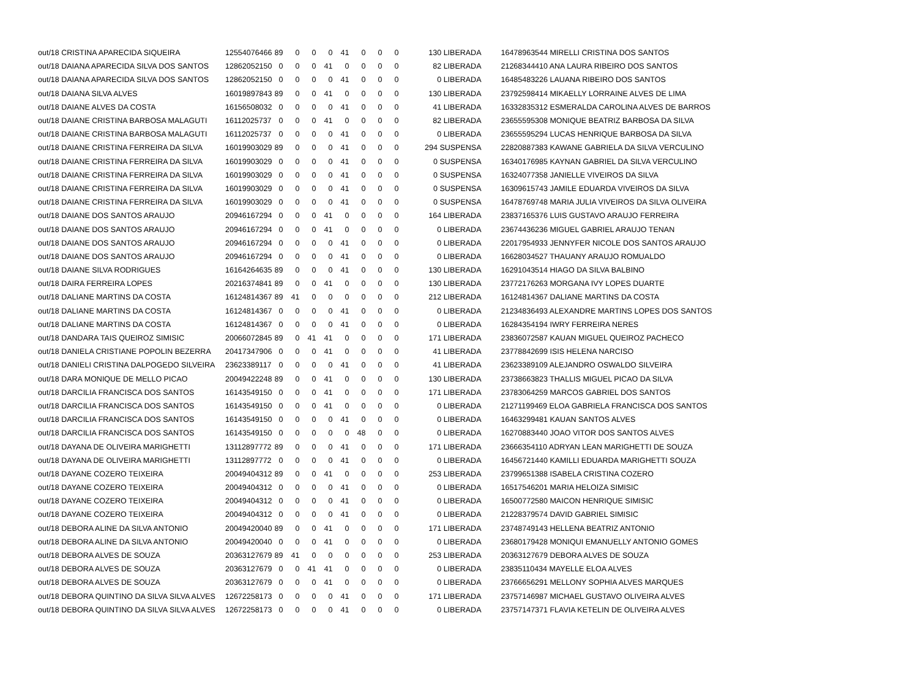| out/18 CRISTINA APARECIDA SIQUEIRA | 12554076466 | 89 | 0 | 0 | 0 | 41 | 0 | 0 | 0 | 130 LIBERADA | 16478963544 MIRELLI CRISTINA DOS SANTOS |
| out/18 DAIANA APARECIDA SILVA DOS SANTOS | 12862052150 | 0 | 0 | 0 | 41 | 0 | 0 | 0 | 0 | 82 LIBERADA | 21268344410 ANA LAURA RIBEIRO DOS SANTOS |
| out/18 DAIANA APARECIDA SILVA DOS SANTOS | 12862052150 | 0 | 0 | 0 | 0 | 41 | 0 | 0 | 0 | 0 LIBERADA | 16485483226 LAUANA RIBEIRO DOS SANTOS |
| out/18 DAIANA SILVA ALVES | 16019897843 | 89 | 0 | 0 | 41 | 0 | 0 | 0 | 0 | 130 LIBERADA | 23792598414 MIKAELLY LORRAINE ALVES DE LIMA |
| out/18 DAIANE ALVES DA COSTA | 16156508032 | 0 | 0 | 0 | 0 | 41 | 0 | 0 | 0 | 41 LIBERADA | 16332835312 ESMERALDA CAROLINA ALVES DE BARROS |
| out/18 DAIANE CRISTINA BARBOSA MALAGUTI | 16112025737 | 0 | 0 | 0 | 41 | 0 | 0 | 0 | 0 | 82 LIBERADA | 23655595308 MONIQUE BEATRIZ BARBOSA DA SILVA |
| out/18 DAIANE CRISTINA BARBOSA MALAGUTI | 16112025737 | 0 | 0 | 0 | 0 | 41 | 0 | 0 | 0 | 0 LIBERADA | 23655595294 LUCAS HENRIQUE BARBOSA DA SILVA |
| out/18 DAIANE CRISTINA FERREIRA DA SILVA | 16019903029 | 89 | 0 | 0 | 0 | 41 | 0 | 0 | 0 | 294 SUSPENSA | 22820887383 KAWANE GABRIELA DA SILVA VERCULINO |
| out/18 DAIANE CRISTINA FERREIRA DA SILVA | 16019903029 | 0 | 0 | 0 | 0 | 41 | 0 | 0 | 0 | 0 SUSPENSA | 16340176985 KAYNAN GABRIEL DA SILVA VERCULINO |
| out/18 DAIANE CRISTINA FERREIRA DA SILVA | 16019903029 | 0 | 0 | 0 | 0 | 41 | 0 | 0 | 0 | 0 SUSPENSA | 16324077358 JANIELLE VIVEIROS DA SILVA |
| out/18 DAIANE CRISTINA FERREIRA DA SILVA | 16019903029 | 0 | 0 | 0 | 0 | 41 | 0 | 0 | 0 | 0 SUSPENSA | 16309615743 JAMILE EDUARDA VIVEIROS DA SILVA |
| out/18 DAIANE CRISTINA FERREIRA DA SILVA | 16019903029 | 0 | 0 | 0 | 0 | 41 | 0 | 0 | 0 | 0 SUSPENSA | 16478769748 MARIA JULIA VIVEIROS DA SILVA OLIVEIRA |
| out/18 DAIANE DOS SANTOS ARAUJO | 20946167294 | 0 | 0 | 0 | 41 | 0 | 0 | 0 | 0 | 164 LIBERADA | 23837165376 LUIS GUSTAVO ARAUJO FERREIRA |
| out/18 DAIANE DOS SANTOS ARAUJO | 20946167294 | 0 | 0 | 0 | 41 | 0 | 0 | 0 | 0 | 0 LIBERADA | 23674436236 MIGUEL GABRIEL ARAUJO TENAN |
| out/18 DAIANE DOS SANTOS ARAUJO | 20946167294 | 0 | 0 | 0 | 0 | 41 | 0 | 0 | 0 | 0 LIBERADA | 22017954933 JENNYFER NICOLE DOS SANTOS ARAUJO |
| out/18 DAIANE DOS SANTOS ARAUJO | 20946167294 | 0 | 0 | 0 | 0 | 41 | 0 | 0 | 0 | 0 LIBERADA | 16628034527 THAUANY ARAUJO ROMUALDO |
| out/18 DAIANE SILVA RODRIGUES | 16164264635 | 89 | 0 | 0 | 0 | 41 | 0 | 0 | 0 | 130 LIBERADA | 16291043514 HIAGO DA SILVA BALBINO |
| out/18 DAIRA FERREIRA LOPES | 20216374841 | 89 | 0 | 0 | 41 | 0 | 0 | 0 | 0 | 130 LIBERADA | 23772176263 MORGANA IVY LOPES DUARTE |
| out/18 DALIANE MARTINS DA COSTA | 16124814367 | 89 | 41 | 0 | 0 | 0 | 0 | 0 | 0 | 212 LIBERADA | 16124814367 DALIANE MARTINS DA COSTA |
| out/18 DALIANE MARTINS DA COSTA | 16124814367 | 0 | 0 | 0 | 0 | 41 | 0 | 0 | 0 | 0 LIBERADA | 21234836493 ALEXANDRE MARTINS LOPES DOS SANTOS |
| out/18 DALIANE MARTINS DA COSTA | 16124814367 | 0 | 0 | 0 | 0 | 41 | 0 | 0 | 0 | 0 LIBERADA | 16284354194 IWRY FERREIRA NERES |
| out/18 DANDARA TAIS QUEIROZ SIMISIC | 20066072845 | 89 | 0 | 41 | 41 | 0 | 0 | 0 | 0 | 171 LIBERADA | 23836072587 KAUAN MIGUEL QUEIROZ PACHECO |
| out/18 DANIELA CRISTIANE POPOLIN BEZERRA | 20417347906 | 0 | 0 | 0 | 41 | 0 | 0 | 0 | 0 | 41 LIBERADA | 23778842699 ISIS HELENA NARCISO |
| out/18 DANIELI CRISTINA DALPOGEDO SILVEIRA | 23623389117 | 0 | 0 | 0 | 0 | 41 | 0 | 0 | 0 | 41 LIBERADA | 23623389109 ALEJANDRO OSWALDO SILVEIRA |
| out/18 DARA MONIQUE DE MELLO PICAO | 20049422248 | 89 | 0 | 0 | 41 | 0 | 0 | 0 | 0 | 130 LIBERADA | 23738663823 THALLIS MIGUEL PICAO DA SILVA |
| out/18 DARCILIA FRANCISCA DOS SANTOS | 16143549150 | 0 | 0 | 0 | 41 | 0 | 0 | 0 | 0 | 171 LIBERADA | 23783064259 MARCOS GABRIEL DOS SANTOS |
| out/18 DARCILIA FRANCISCA DOS SANTOS | 16143549150 | 0 | 0 | 0 | 41 | 0 | 0 | 0 | 0 | 0 LIBERADA | 21271199469 ELOA GABRIELA FRANCISCA DOS SANTOS |
| out/18 DARCILIA FRANCISCA DOS SANTOS | 16143549150 | 0 | 0 | 0 | 0 | 41 | 0 | 0 | 0 | 0 LIBERADA | 16463299481 KAUAN SANTOS ALVES |
| out/18 DARCILIA FRANCISCA DOS SANTOS | 16143549150 | 0 | 0 | 0 | 0 | 0 | 48 | 0 | 0 | 0 LIBERADA | 16270883440 JOAO VITOR DOS SANTOS ALVES |
| out/18 DAYANA DE OLIVEIRA MARIGHETTI | 13112897772 | 89 | 0 | 0 | 0 | 41 | 0 | 0 | 0 | 171 LIBERADA | 23666354110 ADRYAN LEAN MARIGHETTI DE SOUZA |
| out/18 DAYANA DE OLIVEIRA MARIGHETTI | 13112897772 | 0 | 0 | 0 | 0 | 41 | 0 | 0 | 0 | 0 LIBERADA | 16456721440 KAMILLI EDUARDA MARIGHETTI SOUZA |
| out/18 DAYANE COZERO TEIXEIRA | 20049404312 | 89 | 0 | 0 | 41 | 0 | 0 | 0 | 0 | 253 LIBERADA | 23799651388 ISABELA CRISTINA COZERO |
| out/18 DAYANE COZERO TEIXEIRA | 20049404312 | 0 | 0 | 0 | 0 | 41 | 0 | 0 | 0 | 0 LIBERADA | 16517546201 MARIA HELOIZA SIMISIC |
| out/18 DAYANE COZERO TEIXEIRA | 20049404312 | 0 | 0 | 0 | 0 | 41 | 0 | 0 | 0 | 0 LIBERADA | 16500772580 MAICON HENRIQUE SIMISIC |
| out/18 DAYANE COZERO TEIXEIRA | 20049404312 | 0 | 0 | 0 | 0 | 41 | 0 | 0 | 0 | 0 LIBERADA | 21228379574 DAVID GABRIEL SIMISIC |
| out/18 DEBORA ALINE DA SILVA ANTONIO | 20049420040 | 89 | 0 | 0 | 41 | 0 | 0 | 0 | 0 | 171 LIBERADA | 23748749143 HELLENA BEATRIZ ANTONIO |
| out/18 DEBORA ALINE DA SILVA ANTONIO | 20049420040 | 0 | 0 | 0 | 41 | 0 | 0 | 0 | 0 | 0 LIBERADA | 23680179428 MONIQUI EMANUELLY ANTONIO GOMES |
| out/18 DEBORA ALVES DE SOUZA | 20363127679 | 89 | 41 | 0 | 0 | 0 | 0 | 0 | 0 | 253 LIBERADA | 20363127679 DEBORA ALVES DE SOUZA |
| out/18 DEBORA ALVES DE SOUZA | 20363127679 | 0 | 0 | 41 | 41 | 0 | 0 | 0 | 0 | 0 LIBERADA | 23835110434 MAYELLE ELOA ALVES |
| out/18 DEBORA ALVES DE SOUZA | 20363127679 | 0 | 0 | 0 | 41 | 0 | 0 | 0 | 0 | 0 LIBERADA | 23766656291 MELLONY SOPHIA ALVES MARQUES |
| out/18 DEBORA QUINTINO DA SILVA SILVA ALVES | 12672258173 | 0 | 0 | 0 | 0 | 41 | 0 | 0 | 0 | 171 LIBERADA | 23757146987 MICHAEL GUSTAVO OLIVEIRA ALVES |
| out/18 DEBORA QUINTINO DA SILVA SILVA ALVES | 12672258173 | 0 | 0 | 0 | 0 | 41 | 0 | 0 | 0 | 0 LIBERADA | 23757147371 FLAVIA KETELIN DE OLIVEIRA ALVES |